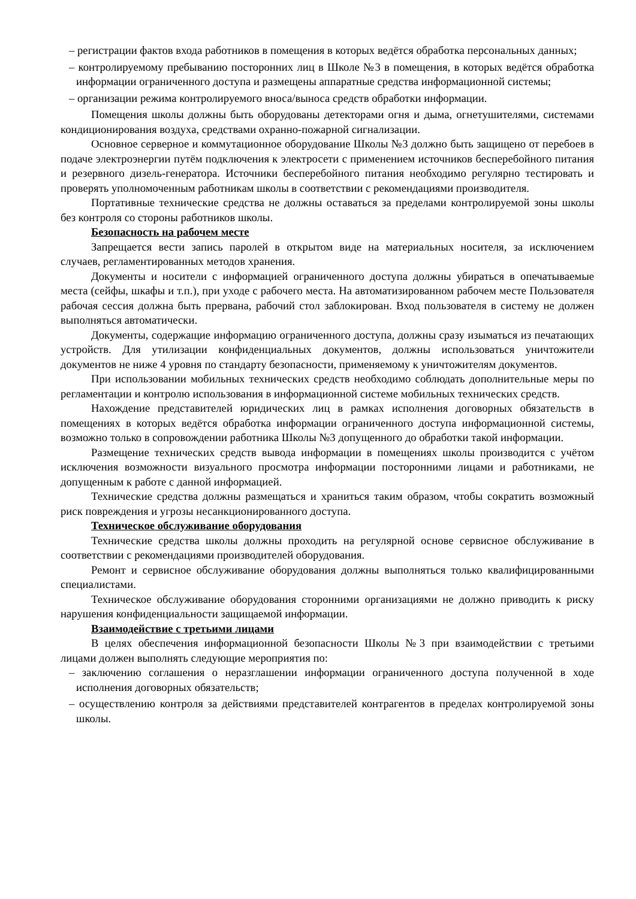– регистрации фактов входа работников в помещения в которых ведётся обработка персональных данных;
– контролируемому пребыванию посторонних лиц в Школе №3 в помещения, в которых ведётся обработка информации ограниченного доступа и размещены аппаратные средства информационной системы;
– организации режима контролируемого вноса/выноса средств обработки информации.
Помещения школы должны быть оборудованы детекторами огня и дыма, огнетушителями, системами кондиционирования воздуха, средствами охранно-пожарной сигнализации.
Основное серверное и коммутационное оборудование Школы №3 должно быть защищено от перебоев в подаче электроэнергии путём подключения к электросети с применением источников бесперебойного питания и резервного дизель-генератора. Источники бесперебойного питания необходимо регулярно тестировать и проверять уполномоченным работникам школы в соответствии с рекомендациями производителя.
Портативные технические средства не должны оставаться за пределами контролируемой зоны школы без контроля со стороны работников школы.
Безопасность на рабочем месте
Запрещается вести запись паролей в открытом виде на материальных носителя, за исключением случаев, регламентированных методов хранения.
Документы и носители с информацией ограниченного доступа должны убираться в опечатываемые места (сейфы, шкафы и т.п.), при уходе с рабочего места. На автоматизированном рабочем месте Пользователя рабочая сессия должна быть прервана, рабочий стол заблокирован. Вход пользователя в систему не должен выполняться автоматически.
Документы, содержащие информацию ограниченного доступа, должны сразу изыматься из печатающих устройств. Для утилизации конфиденциальных документов, должны использоваться уничтожители документов не ниже 4 уровня по стандарту безопасности, применяемому к уничтожителям документов.
При использовании мобильных технических средств необходимо соблюдать дополнительные меры по регламентации и контролю использования в информационной системе мобильных технических средств.
Нахождение представителей юридических лиц в рамках исполнения договорных обязательств в помещениях в которых ведётся обработка информации ограниченного доступа информационной системы, возможно только в сопровождении работника Школы №3 допущенного до обработки такой информации.
Размещение технических средств вывода информации в помещениях школы производится с учётом исключения возможности визуального просмотра информации посторонними лицами и работниками, не допущенным к работе с данной информацией.
Технические средства должны размещаться и храниться таким образом, чтобы сократить возможный риск повреждения и угрозы несанкционированного доступа.
Техническое обслуживание оборудования
Технические средства школы должны проходить на регулярной основе сервисное обслуживание в соответствии с рекомендациями производителей оборудования.
Ремонт и сервисное обслуживание оборудования должны выполняться только квалифицированными специалистами.
Техническое обслуживание оборудования сторонними организациями не должно приводить к риску нарушения конфиденциальности защищаемой информации.
Взаимодействие с третьими лицами
В целях обеспечения информационной безопасности Школы №3 при взаимодействии с третьими лицами должен выполнять следующие мероприятия по:
– заключению соглашения о неразглашении информации ограниченного доступа полученной в ходе исполнения договорных обязательств;
– осуществлению контроля за действиями представителей контрагентов в пределах контролируемой зоны школы.